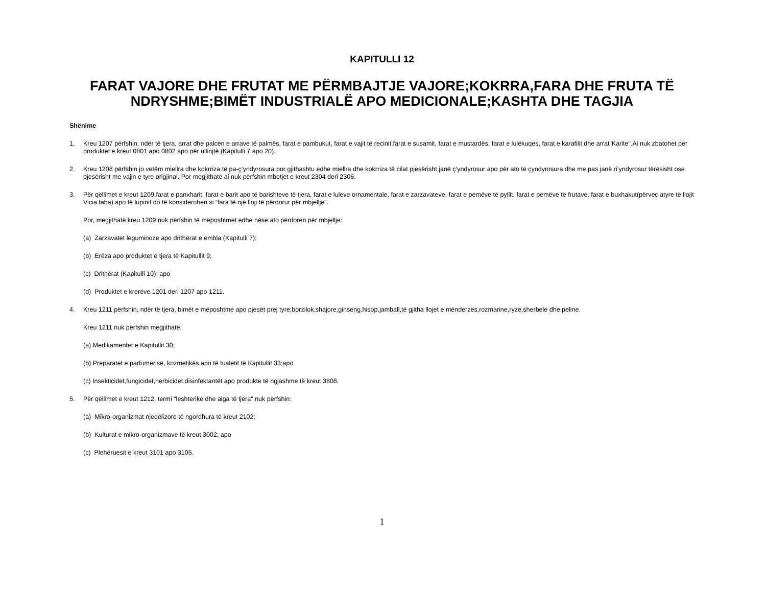KAPITULLI 12
FARAT VAJORE DHE FRUTAT ME PËRMBAJTJE VAJORE;KOKRRA,FARA DHE FRUTA TË NDRYSHME;BIMËT INDUSTRIALË APO MEDICIONALE;KASHTA DHE TAGJIA
Shënime
1. Kreu 1207 përfshin, ndër të tjera, arrat dhe palcën e arrave të palmës, farat e pambukut, farat e vajit të recinit,farat e susamit, farat e mustardës, farat e lulëkuqes, farat e karafilit dhe arrat"Karite".Ai nuk zbatohet për produktet e kreut 0801 apo 0802 apo për ullinjtë (Kapitulli 7 apo 20).
2. Kreu 1208 përfshin jo vetëm miellra dhe kokrriza të pa-ç’yndyrosura por gjithashtu edhe miellra dhe kokrriza të cilat pjesërisht janë ç’yndyrosur apo për ato të çyndyrosura dhe me pas janë ri’yndyrosur tërësisht ose pjesërisht me vajin e tyre origjinal. Por megjithatë ai nuk përfshin mbetjet e kreut 2304 deri 2306.
3. Për qëllimet e kreut 1209,farat e panxharit, farat e barit apo të barishteve të tjera, farat e luleve ornamentale, farat e zarzavateve, farat e pemëve të pyllit, farat e pemëve të frutave, farat e buxhakut(përveç atyre të llojit Vicia faba) apo të lupinit do të konsiderohen si “fara të një lloji të përdorur për mbjellje".
Por, megjithatë kreu 1209 nuk përfshin të mëposhtmet edhe nëse ato përdoren për mbjellje:
(a) Zarzavatet leguminoze apo drithërat e ëmbla (Kapitulli 7);
(b) Erëza apo produktet e tjera të Kapitullit 9;
(c) Drithërat (Kapitulli 10); apo
(d) Produktet e krerëve 1201 deri 1207 apo 1211.
4. Kreu 1211 përfshin, ndër të tjera, bimët e mëposhtme apo pjesët prej tyre:borzilok,shajore,ginseng,hisop,jamball,të gjitha llojet e mënderzës,rozmarine,ryze,sherbele dhe peline.
Kreu 1211 nuk përfshin megjithatë:
(a) Medikamentet e Kapitullit 30;
(b) Preparatet e parfumerisë, kozmetikës apo të tualetit të Kapitullit 33;apo
(c) Insekticidet,fungicidet,herbicidet,disinfektantët apo produkte të ngjashme të kreut 3808.
5. Për qëllimet e kreut 1212, termi "leshterikë dhe alga të tjera" nuk përfshin:
(a) Mikro-organizmat njëqelizore të ngordhura të kreut 2102;
(b) Kulturat e mikro-organizmave të kreut 3002; apo
(c) Plehëruesit e kreut 3101 apo 3105.
1